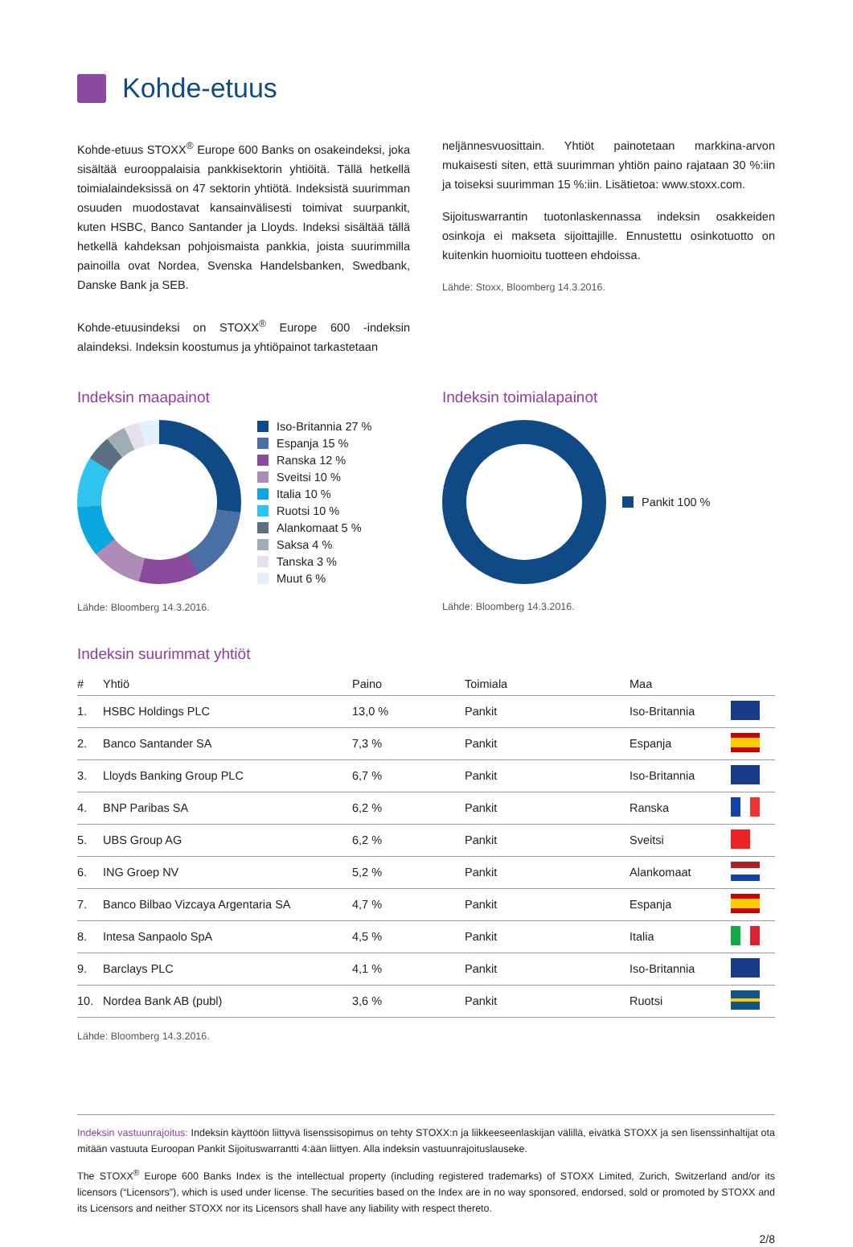Kohde-etuus
Kohde-etuus STOXX<sup>®</sup> Europe 600 Banks on osakeindeksi, joka sisältää eurooppalaisia pankkisektorin yhtiöitä. Tällä hetkellä toimialaindeksissä on 47 sektorin yhtiötä. Indeksistä suurimman osuuden muodostavat kansainvälisesti toimivat suurpankit, kuten HSBC, Banco Santander ja Lloyds. Indeksi sisältää tällä hetkellä kahdeksan pohjoismaista pankkia, joista suurimmilla painoilla ovat Nordea, Svenska Handelsbanken, Swedbank, Danske Bank ja SEB.
Kohde-etuusindeksi on STOXX<sup>®</sup> Europe 600 -indeksin alaindeksi. Indeksin koostumus ja yhtiöpainot tarkastetaan
neljännesvuosittain. Yhtiöt painotetaan markkina-arvon mukaisesti siten, että suurimman yhtiön paino rajataan 30 %:iin ja toiseksi suurimman 15 %:iin. Lisätietoa: www.stoxx.com.
Sijoituswarrantin tuotonlaskennassa indeksin osakkeiden osinkoja ei makseta sijoittajille. Ennustettu osinkotuotto on kuitenkin huomioitu tuotteen ehdoissa.
Lähde: Stoxx, Bloomberg 14.3.2016.
Indeksin maapainot
Iso-Britannia 27 %
Espanja 15 %
Ranska 12 %
Sveitsi 10 %
Italia 10 %
Ruotsi 10 %
Alankomaat 5 %
Saksa 4 %
Tanska 3 %
Muut 6 %
Lähde: Bloomberg 14.3.2016.
Indeksin toimialapainot
Pankit 100 %
Lähde: Bloomberg 14.3.2016.
Indeksin suurimmat yhtiöt
| # | Yhtiö | Paino | Toimiala | Maa | |
| --- | --- | --- | --- | --- | --- |
| 1. | HSBC Holdings PLC | 13,0 % | Pankit | Iso-Britannia | |
| 2. | Banco Santander SA | 7,3 % | Pankit | Espanja | |
| 3. | Lloyds Banking Group PLC | 6,7 % | Pankit | Iso-Britannia | |
| 4. | BNP Paribas SA | 6,2 % | Pankit | Ranska | |
| 5. | UBS Group AG | 6,2 % | Pankit | Sveitsi | |
| 6. | ING Groep NV | 5,2 % | Pankit | Alankomaat | |
| 7. | Banco Bilbao Vizcaya Argentaria SA | 4,7 % | Pankit | Espanja | |
| 8. | Intesa Sanpaolo SpA | 4,5 % | Pankit | Italia | |
| 9. | Barclays PLC | 4,1 % | Pankit | Iso-Britannia | |
| 10. | Nordea Bank AB (publ) | 3,6 % | Pankit | Ruotsi | |
Lähde: Bloomberg 14.3.2016.
Indeksin vastuunrajoitus: Indeksin käyttöön liittyvä lisenssisopimus on tehty STOXX:n ja liikkeeseenlaskijan välillä, eivätkä STOXX ja sen lisenssinhaltijat ota mitään vastuuta Euroopan Pankit Sijoituswarrantti 4:ään liittyen. Alla indeksin vastuunrajoituslauseke.
The STOXX<sup>®</sup> Europe 600 Banks Index is the intellectual property (including registered trademarks) of STOXX Limited, Zurich, Switzerland and/or its licensors (“Licensors”), which is used under license. The securities based on the Index are in no way sponsored, endorsed, sold or promoted by STOXX and its Licensors and neither STOXX nor its Licensors shall have any liability with respect thereto.
2/8